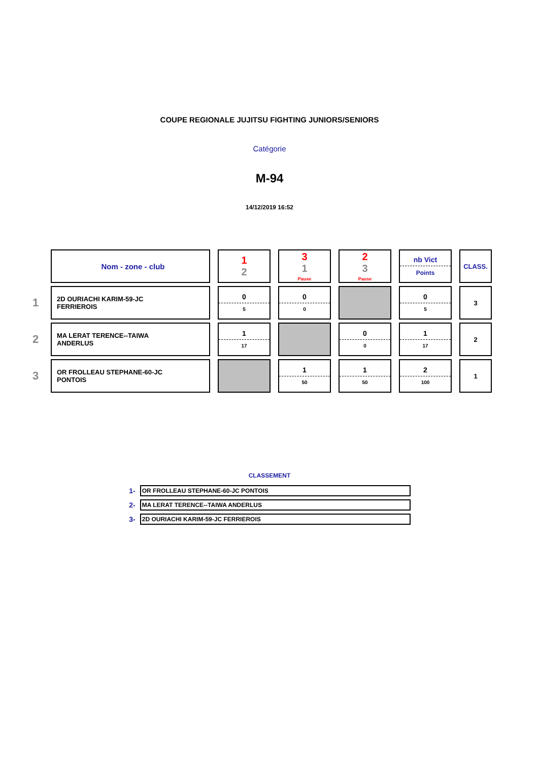COUPE REGIONALE JUJITSU FIGHTING JUNIORS/SENIORS
Catégorie
M-94
14/12/2019 16:52
| | Nom - zone - club | 1 2 | 3 1 Pause | 2 3 Pause | nb Vict Points | CLASS. |
| 1 | 2D OURIACHI KARIM-59-JC FERRIEROIS | 0 5 | 0 0 | | 0 5 | 3 |
| 2 | MA LERAT TERENCE--TAIWA ANDERLUS | 1 17 | | 0 0 | 1 17 | 2 |
| 3 | OR FROLLEAU STEPHANE-60-JC PONTOIS | | 1 50 | 1 50 | 2 100 | 1 |
CLASSEMENT
| 1- | OR FROLLEAU STEPHANE-60-JC PONTOIS |
| 2- | MA LERAT TERENCE--TAIWA ANDERLUS |
| 3- | 2D OURIACHI KARIM-59-JC FERRIEROIS |